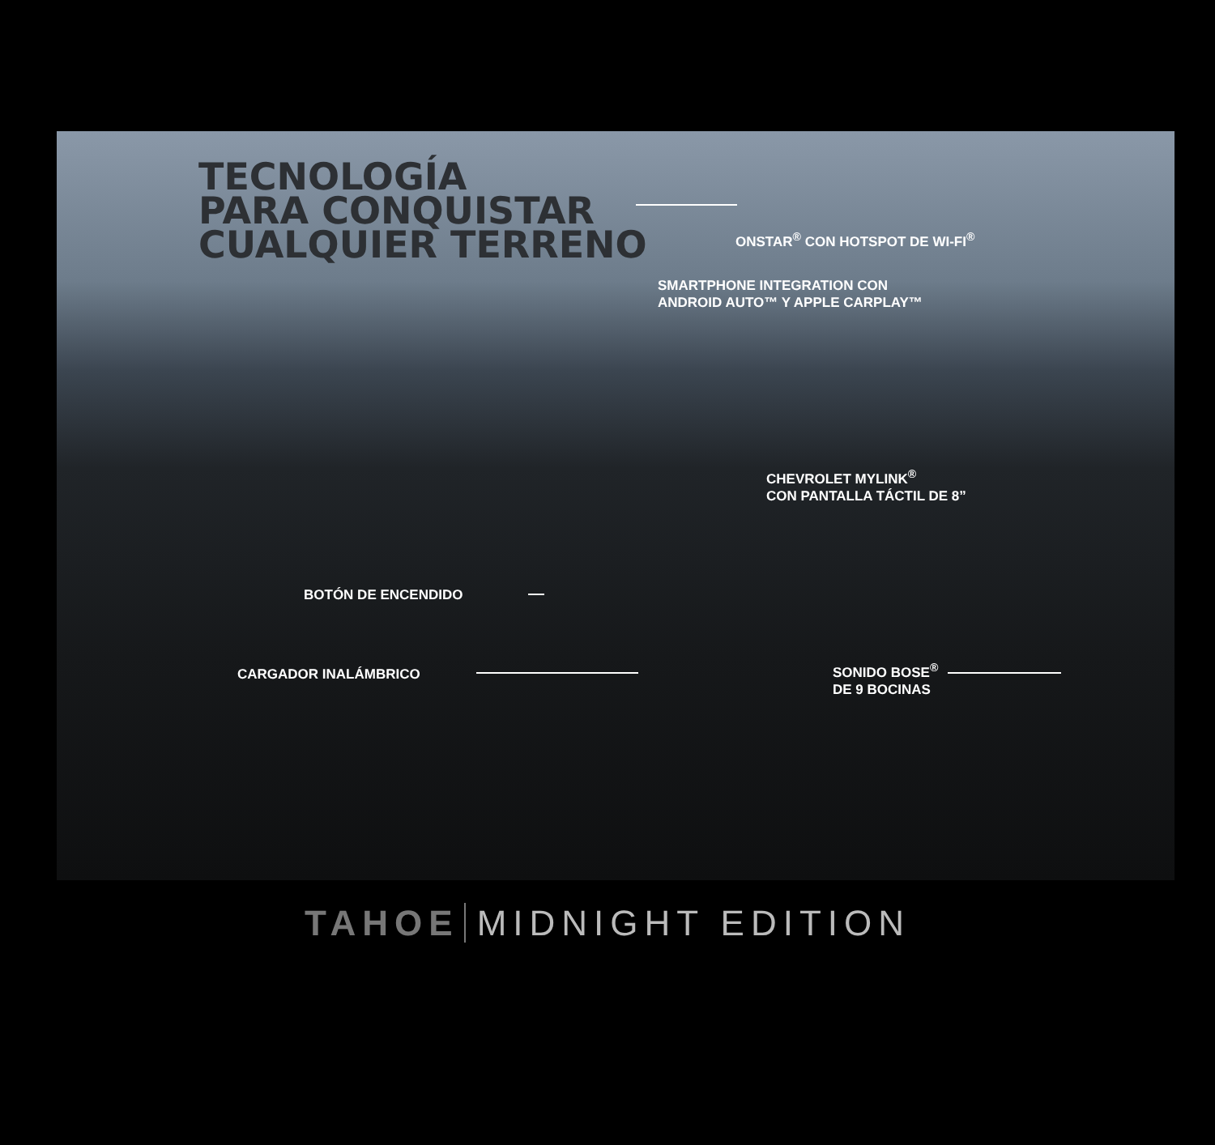TECNOLOGÍA
PARA CONQUISTAR
CUALQUIER TERRENO
ONSTAR<sup>®</sup> CON HOTSPOT DE WI-FI<sup>®</sup>
SMARTPHONE INTEGRATION CON
ANDROID AUTO™ Y APPLE CARPLAY™
CHEVROLET MYLINK<sup>®</sup>
CON PANTALLA TÁCTIL DE 8”
BOTÓN DE ENCENDIDO
CARGADOR INALÁMBRICO
SONIDO BOSE<sup>®</sup>
DE 9 BOCINAS
TAHOE MIDNIGHT EDITION